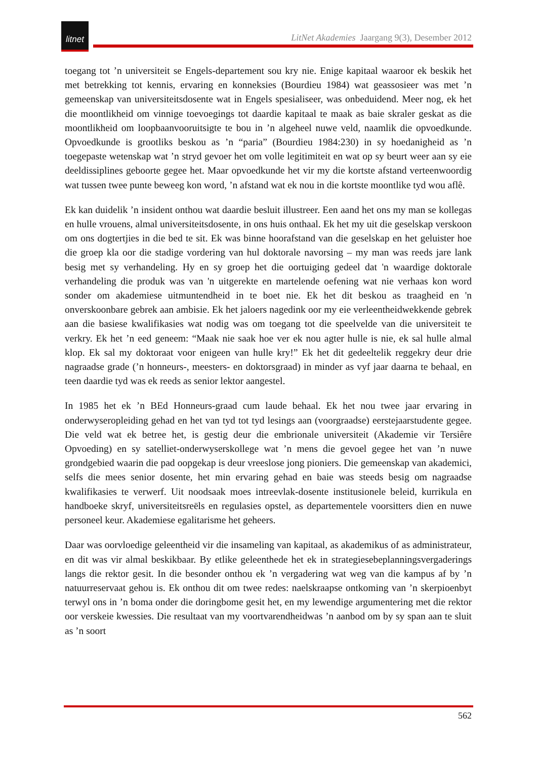litnet
LitNet Akademies Jaargang 9(3), Desember 2012
toegang tot ’n universiteit se Engels-departement sou kry nie. Enige kapitaal waaroor ek beskik het met betrekking tot kennis, ervaring en konneksies (Bourdieu 1984) wat geassosieer was met ’n gemeenskap van universiteitsdosente wat in Engels spesialiseer, was onbeduidend. Meer nog, ek het die moontlikheid om vinnige toevoegings tot daardie kapitaal te maak as baie skraler geskat as die moontlikheid om loopbaanvooruitsigte te bou in ’n algeheel nuwe veld, naamlik die opvoedkunde. Opvoedkunde is grootliks beskou as ’n “paria” (Bourdieu 1984:230) in sy hoedanigheid as ’n toegepaste wetenskap wat ’n stryd gevoer het om volle legitimiteit en wat op sy beurt weer aan sy eie deeldissiplines geboorte gegee het. Maar opvoedkunde het vir my die kortste afstand verteenwoordig wat tussen twee punte beweeg kon word, ’n afstand wat ek nou in die kortste moontlike tyd wou aflê.
Ek kan duidelik ’n insident onthou wat daardie besluit illustreer. Een aand het ons my man se kollegas en hulle vrouens, almal universiteitsdosente, in ons huis onthaal. Ek het my uit die geselskap verskoon om ons dogtertjies in die bed te sit. Ek was binne hoorafstand van die geselskap en het geluister hoe die groep kla oor die stadige vordering van hul doktorale navorsing – my man was reeds jare lank besig met sy verhandeling. Hy en sy groep het die oortuiging gedeel dat 'n waardige doktorale verhandeling die produk was van 'n uitgerekte en martelende oefening wat nie verhaas kon word sonder om akademiese uitmuntendheid in te boet nie. Ek het dit beskou as traagheid en 'n onverskoonbare gebrek aan ambisie. Ek het jaloers nagedink oor my eie verleentheidwekkende gebrek aan die basiese kwalifikasies wat nodig was om toegang tot die speelvelde van die universiteit te verkry. Ek het ’n eed geneem: “Maak nie saak hoe ver ek nou agter hulle is nie, ek sal hulle almal klop. Ek sal my doktoraat voor enigeen van hulle kry!” Ek het dit gedeeltelik reggekry deur drie nagraadse grade (’n honneurs-, meesters- en doktorsgraad) in minder as vyf jaar daarna te behaal, en teen daardie tyd was ek reeds as senior lektor aangestel.
In 1985 het ek ’n BEd Honneurs-graad cum laude behaal. Ek het nou twee jaar ervaring in onderwyseropleiding gehad en het van tyd tot tyd lesings aan (voorgraadse) eerstejaarstudente gegee. Die veld wat ek betree het, is gestig deur die embrionale universiteit (Akademie vir Tersiêre Opvoeding) en sy satelliet-onderwyserskollege wat ’n mens die gevoel gegee het van ’n nuwe grondgebied waarin die pad oopgekap is deur vreeslose jong pioniers. Die gemeenskap van akademici, selfs die mees senior dosente, het min ervaring gehad en baie was steeds besig om nagraadse kwalifikasies te verwerf. Uit noodsaak moes intreevlak-dosente institusionele beleid, kurrikula en handboeke skryf, universiteitsreëls en regulasies opstel, as departementele voorsitters dien en nuwe personeel keur. Akademiese egalitarisme het geheers.
Daar was oorvloedige geleentheid vir die insameling van kapitaal, as akademikus of as administrateur, en dit was vir almal beskikbaar. By etlike geleenthede het ek in strategiesebeplanningsvergaderings langs die rektor gesit. In die besonder onthou ek ’n vergadering wat weg van die kampus af by ’n natuurreservaat gehou is. Ek onthou dit om twee redes: naelskraapse ontkoming van ’n skerpioenbyt terwyl ons in ’n boma onder die doringbome gesit het, en my lewendige argumentering met die rektor oor verskeie kwessies. Die resultaat van my voortvarendheidwas ’n aanbod om by sy span aan te sluit as ’n soort
562